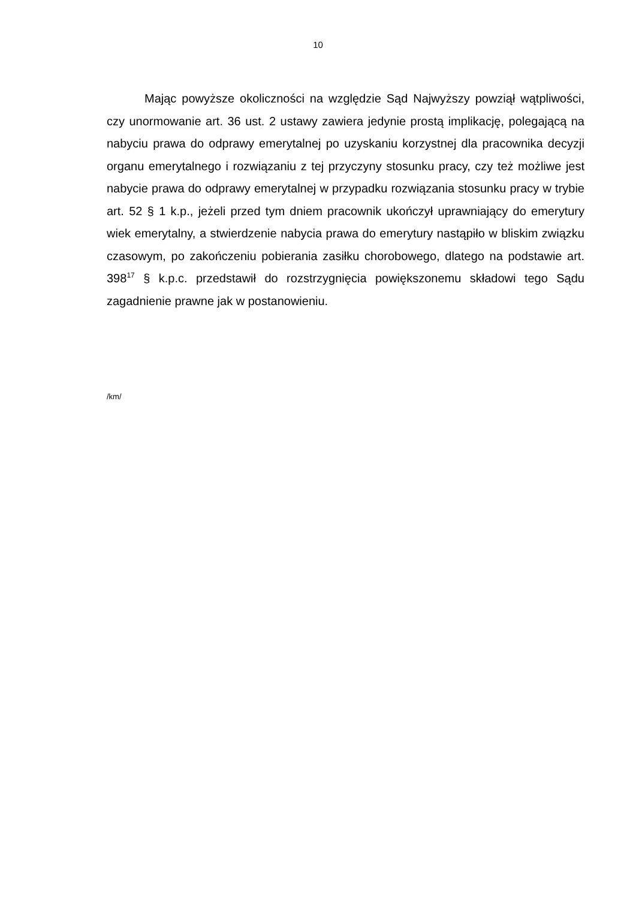10
Mając powyższe okoliczności na względzie Sąd Najwyższy powziął wątpliwości, czy unormowanie art. 36 ust. 2 ustawy zawiera jedynie prostą implikację, polegającą na nabyciu prawa do odprawy emerytalnej po uzyskaniu korzystnej dla pracownika decyzji organu emerytalnego i rozwiązaniu z tej przyczyny stosunku pracy, czy też możliwe jest nabycie prawa do odprawy emerytalnej w przypadku rozwiązania stosunku pracy w trybie art. 52 § 1 k.p., jeżeli przed tym dniem pracownik ukończył uprawniający do emerytury wiek emerytalny, a stwierdzenie nabycia prawa do emerytury nastąpiło w bliskim związku czasowym, po zakończeniu pobierania zasiłku chorobowego, dlatego na podstawie art. 398<sup>17</sup> § k.p.c. przedstawił do rozstrzygnięcia powiększonemu składowi tego Sądu zagadnienie prawne jak w postanowieniu.
/km/